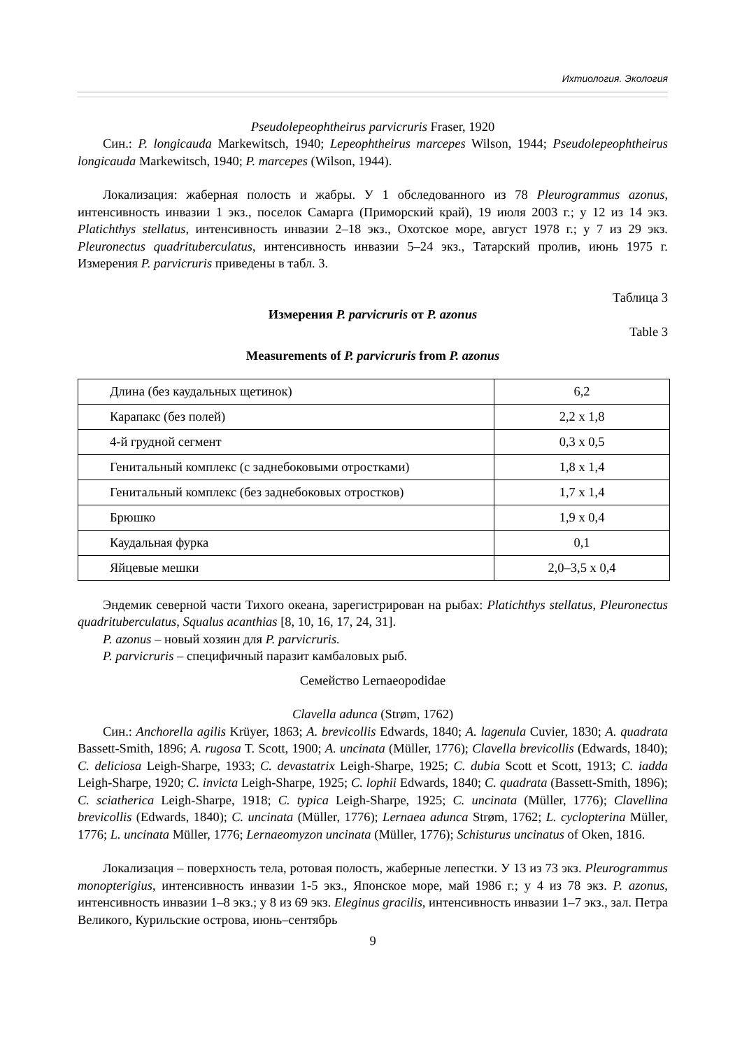Ихтиология. Экология
Pseudolepeophtheirus parvicruris Fraser, 1920
Син.: P. longicauda Markewitsch, 1940; Lepeophtheirus marcepes Wilson, 1944; Pseudolepeophtheirus longicauda Markewitsch, 1940; P. marcepes (Wilson, 1944).
Локализация: жаберная полость и жабры. У 1 обследованного из 78 Pleurogrammus azonus, интенсивность инвазии 1 экз., поселок Самарга (Приморский край), 19 июля 2003 г.; у 12 из 14 экз. Platichthys stellatus, интенсивность инвазии 2–18 экз., Охотское море, август 1978 г.; у 7 из 29 экз. Pleuronectus quadrituberculatus, интенсивность инвазии 5–24 экз., Татарский пролив, июнь 1975 г. Измерения P. parvicruris приведены в табл. 3.
Таблица 3
Измерения P. parvicruris от P. azonus
Table 3
Measurements of P. parvicruris from P. azonus
| Длина (без каудальных щетинок) | 6,2 |
| Карапакс (без полей) | 2,2 x 1,8 |
| 4-й грудной сегмент | 0,3 x 0,5 |
| Генитальный комплекс (с заднебоковыми отростками) | 1,8 x 1,4 |
| Генитальный комплекс (без заднебоковых отростков) | 1,7 x 1,4 |
| Брюшко | 1,9 x 0,4 |
| Каудальная фурка | 0,1 |
| Яйцевые мешки | 2,0–3,5 x 0,4 |
Эндемик северной части Тихого океана, зарегистрирован на рыбах: Platichthys stellatus, Pleuronectus quadrituberculatus, Squalus acanthias [8, 10, 16, 17, 24, 31].
P. azonus – новый хозяин для P. parvicruris.
P. parvicruris – специфичный паразит камбаловых рыб.
Семейство Lernaeopodidae
Clavella adunca (Strøm, 1762)
Син.: Anchorella agilis Krüyer, 1863; A. brevicollis Edwards, 1840; A. lagenula Cuvier, 1830; A. quadrata Bassett-Smith, 1896; A. rugosa T. Scott, 1900; A. uncinata (Müller, 1776); Clavella brevicollis (Edwards, 1840); C. deliciosa Leigh-Sharpe, 1933; C. devastatrix Leigh-Sharpe, 1925; C. dubia Scott et Scott, 1913; C. iadda Leigh-Sharpe, 1920; C. invicta Leigh-Sharpe, 1925; C. lophii Edwards, 1840; C. quadrata (Bassett-Smith, 1896); C. sciatherica Leigh-Sharpe, 1918; C. typica Leigh-Sharpe, 1925; C. uncinata (Müller, 1776); Clavellina brevicollis (Edwards, 1840); C. uncinata (Müller, 1776); Lernaea adunca Strøm, 1762; L. cyclopterina Müller, 1776; L. uncinata Müller, 1776; Lernaeomyzon uncinata (Müller, 1776); Schisturus uncinatus of Oken, 1816.
Локализация – поверхность тела, ротовая полость, жаберные лепестки. У 13 из 73 экз. Pleurogrammus monopterigius, интенсивность инвазии 1-5 экз., Японское море, май 1986 г.; у 4 из 78 экз. P. azonus, интенсивность инвазии 1–8 экз.; у 8 из 69 экз. Eleginus gracilis, интенсивность инвазии 1–7 экз., зал. Петра Великого, Курильские острова, июнь–сентябрь
9